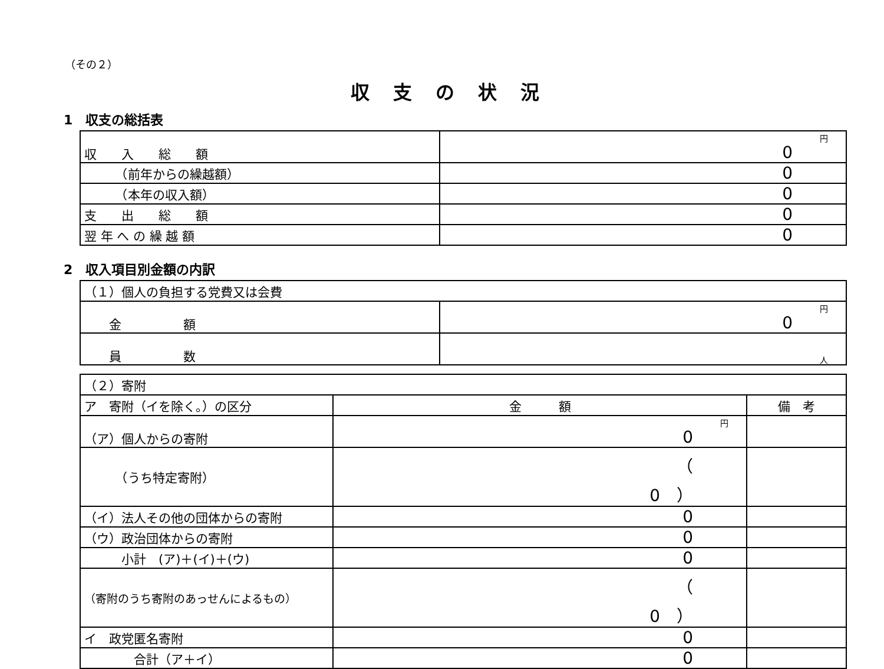（その２）
収支の状況
1　収支の総括表
| 収 入 総 額 | 円 0 |
| （前年からの繰越額） | 0 |
| （本年の収入額） | 0 |
| 支 出 総 額 | 0 |
| 翌 年 へ の 繰 越 額 | 0 |
2　収入項目別金額の内訳
| （１）個人の負担する党費又は会費 | |
| 金 額 | 円 0 |
| 員 数 | 人 |
| （２）寄附 | | |
| ア 寄附（イを除く。）の区分 | 金 額 | 備 考 |
| （ア）個人からの寄附 | 円 0 | |
| （うち特定寄附） | （ 0 ） | |
| （イ）法人その他の団体からの寄附 | 0 | |
| （ウ）政治団体からの寄附 | 0 | |
| 小計 (ア)＋(イ)＋(ウ) | 0 | |
| （寄附のうち寄附のあっせんによるもの） | （ 0 ） | |
| イ 政党匿名寄附 | 0 | |
| 合計（ア＋イ） | 0 | |